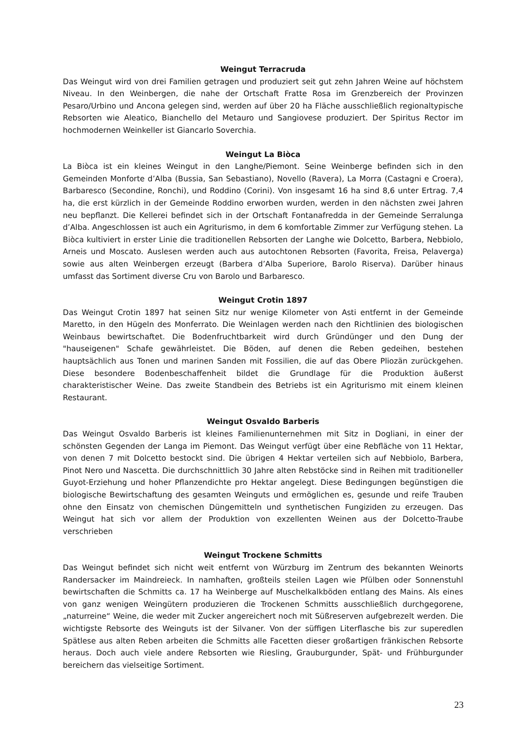Weingut Terracruda
Das Weingut wird von drei Familien getragen und produziert seit gut zehn Jahren Weine auf höchstem Niveau. In den Weinbergen, die nahe der Ortschaft Fratte Rosa im Grenzbereich der Provinzen Pesaro/Urbino und Ancona gelegen sind, werden auf über 20 ha Fläche ausschließlich regionaltypische Rebsorten wie Aleatico, Bianchello del Metauro und Sangiovese produziert. Der Spiritus Rector im hochmodernen Weinkeller ist Giancarlo Soverchia.
Weingut La Biòca
La Biòca ist ein kleines Weingut in den Langhe/Piemont. Seine Weinberge befinden sich in den Gemeinden Monforte d’Alba (Bussia, San Sebastiano), Novello (Ravera), La Morra (Castagni e Croera), Barbaresco (Secondine, Ronchi), und Roddino (Corini). Von insgesamt 16 ha sind 8,6 unter Ertrag. 7,4 ha, die erst kürzlich in der Gemeinde Roddino erworben wurden, werden in den nächsten zwei Jahren neu bepflanzt. Die Kellerei befindet sich in der Ortschaft Fontanafredda in der Gemeinde Serralunga d’Alba. Angeschlossen ist auch ein Agriturismo, in dem 6 komfortable Zimmer zur Verfügung stehen. La Biòca kultiviert in erster Linie die traditionellen Rebsorten der Langhe wie Dolcetto, Barbera, Nebbiolo, Arneis und Moscato. Auslesen werden auch aus autochtonen Rebsorten (Favorita, Freisa, Pelaverga) sowie aus alten Weinbergen erzeugt (Barbera d’Alba Superiore, Barolo Riserva). Darüber hinaus umfasst das Sortiment diverse Cru von Barolo und Barbaresco.
Weingut Crotin 1897
Das Weingut Crotin 1897 hat seinen Sitz nur wenige Kilometer von Asti entfernt in der Gemeinde Maretto, in den Hügeln des Monferrato. Die Weinlagen werden nach den Richtlinien des biologischen Weinbaus bewirtschaftet. Die Bodenfruchtbarkeit wird durch Gründünger und den Dung der "hauseigenen" Schafe gewährleistet. Die Böden, auf denen die Reben gedeihen, bestehen hauptsächlich aus Tonen und marinen Sanden mit Fossilien, die auf das Obere Pliozän zurückgehen. Diese besondere Bodenbeschaffenheit bildet die Grundlage für die Produktion äußerst charakteristischer Weine. Das zweite Standbein des Betriebs ist ein Agriturismo mit einem kleinen Restaurant.
Weingut Osvaldo Barberis
Das Weingut Osvaldo Barberis ist kleines Familienunternehmen mit Sitz in Dogliani, in einer der schönsten Gegenden der Langa im Piemont. Das Weingut verfügt über eine Rebfläche von 11 Hektar, von denen 7 mit Dolcetto bestockt sind. Die übrigen 4 Hektar verteilen sich auf Nebbiolo, Barbera, Pinot Nero und Nascetta. Die durchschnittlich 30 Jahre alten Rebstöcke sind in Reihen mit traditioneller Guyot-Erziehung und hoher Pflanzendichte pro Hektar angelegt. Diese Bedingungen begünstigen die biologische Bewirtschaftung des gesamten Weinguts und ermöglichen es, gesunde und reife Trauben ohne den Einsatz von chemischen Düngemitteln und synthetischen Fungiziden zu erzeugen. Das Weingut hat sich vor allem der Produktion von exzellenten Weinen aus der Dolcetto-Traube verschrieben
Weingut Trockene Schmitts
Das Weingut befindet sich nicht weit entfernt von Würzburg im Zentrum des bekannten Weinorts Randersacker im Maindreieck. In namhaften, großteils steilen Lagen wie Pfülben oder Sonnenstuhl bewirtschaften die Schmitts ca. 17 ha Weinberge auf Muschelkalkböden entlang des Mains. Als eines von ganz wenigen Weingütern produzieren die Trockenen Schmitts ausschließlich durchgegorene, „naturreine“ Weine, die weder mit Zucker angereichert noch mit Süßreserven aufgebrezelt werden. Die wichtigste Rebsorte des Weinguts ist der Silvaner. Von der süffigen Literflasche bis zur superedlen Spätlese aus alten Reben arbeiten die Schmitts alle Facetten dieser großartigen fränkischen Rebsorte heraus. Doch auch viele andere Rebsorten wie Riesling, Grauburgunder, Spät- und Frühburgunder bereichern das vielseitige Sortiment.
23